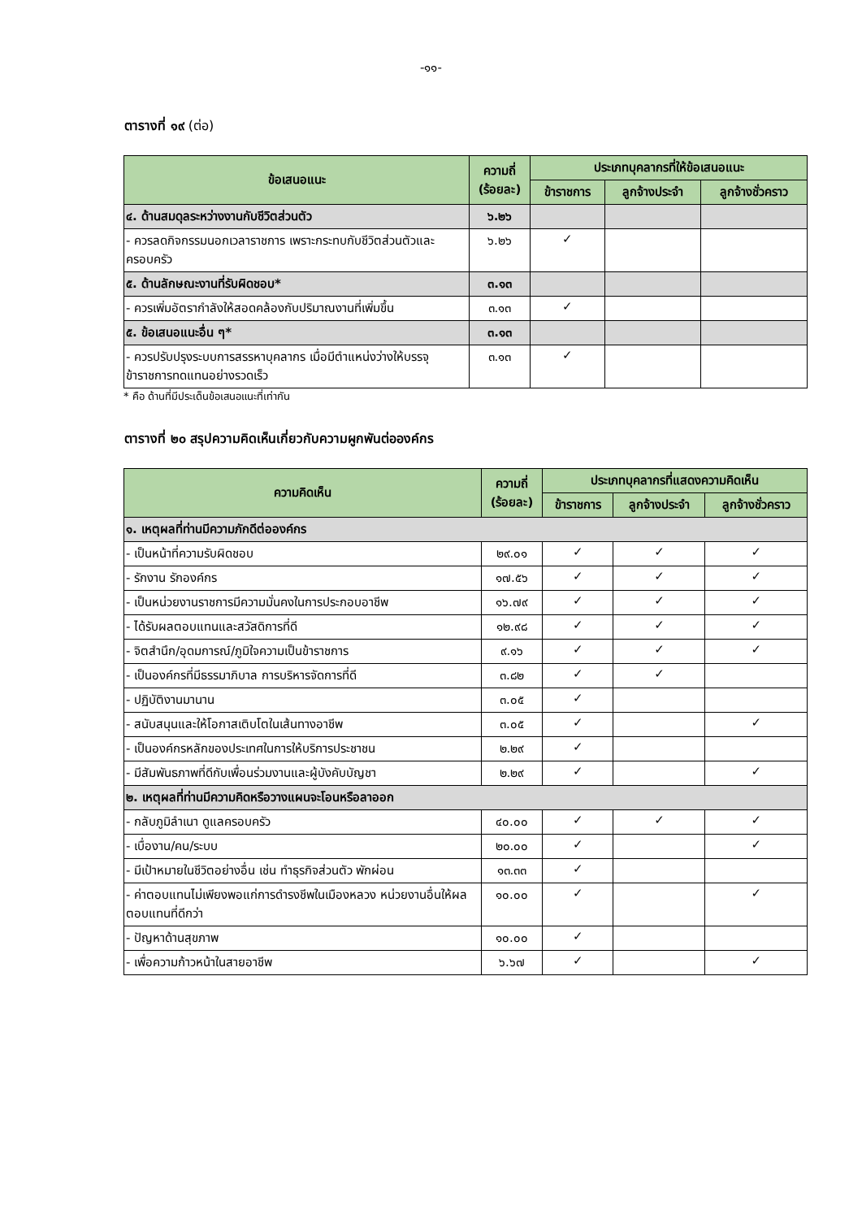-๑๑-
ตารางที่ ๑๙ (ต่อ)
| ข้อเสนอแนะ | ความถี่ (ร้อยละ) | ประเภทบุคลากรที่ให้ข้อเสนอแนะ | | |
| --- | --- | --- | --- | --- |
| | | ข้าราชการ | ลูกจ้างประจำ | ลูกจ้างชั่วคราว |
| ๔. ด้านสมดุลระหว่างงานกับชีวิตส่วนตัว | ๖.๒๖ | | | |
| - ควรลดกิจกรรมนอกเวลาราชการ เพราะกระทบกับชีวิตส่วนตัวและครอบครัว | ๖.๒๖ | ✓ | | |
| ๕. ด้านลักษณะงานที่รับผิดชอบ* | ๓.๑๓ | | | |
| - ควรเพิ่มอัตรากำลังให้สอดคล้องกับปริมาณงานที่เพิ่มขึ้น | ๓.๑๓ | ✓ | | |
| ๕. ข้อเสนอแนะอื่น ๆ* | ๓.๑๓ | | | |
| - ควรปรับปรุงระบบการสรรหาบุคลากร เมื่อมีตำแหน่งว่างให้บรรจุข้าราชการทดแทนอย่างรวดเร็ว | ๓.๑๓ | ✓ | | |
* คือ ด้านที่มีประเด็นข้อเสนอแนะที่เท่ากัน
ตารางที่ ๒๐ สรุปความคิดเห็นเกี่ยวกับความผูกพันต่อองค์กร
| ความคิดเห็น | ความถี่ (ร้อยละ) | ประเภทบุคลากรที่แสดงความคิดเห็น | | |
| --- | --- | --- | --- | --- |
| | | ข้าราชการ | ลูกจ้างประจำ | ลูกจ้างชั่วคราว |
| ๑. เหตุผลที่ท่านมีความภักดีต่อองค์กร | | | | |
| - เป็นหน้าที่ความรับผิดชอบ | ๒๙.๐๑ | ✓ | ✓ | ✓ |
| - รักงาน รักองค์กร | ๑๗.๕๖ | ✓ | ✓ | ✓ |
| - เป็นหน่วยงานราชการมีความมั่นคงในการประกอบอาชีพ | ๑๖.๗๙ | ✓ | ✓ | ✓ |
| - ได้รับผลตอบแทนและสวัสดิการที่ดี | ๑๒.๙๘ | ✓ | ✓ | ✓ |
| - จิตสำนึก/อุดมการณ์/ภูมิใจความเป็นข้าราชการ | ๙.๑๖ | ✓ | ✓ | ✓ |
| - เป็นองค์กรที่มีธรรมาภิบาล การบริหารจัดการที่ดี | ๓.๘๒ | ✓ | ✓ | |
| - ปฏิบัติงานมานาน | ๓.๐๕ | ✓ | | |
| - สนับสนุนและให้โอกาสเติบโตในเส้นทางอาชีพ | ๓.๐๕ | ✓ | | ✓ |
| - เป็นองค์กรหลักของประเทศในการให้บริการประชาชน | ๒.๒๙ | ✓ | | |
| - มีสัมพันธภาพที่ดีกับเพื่อนร่วมงานและผู้บังคับบัญชา | ๒.๒๙ | ✓ | | ✓ |
| ๒. เหตุผลที่ท่านมีความคิดหรือวางแผนจะโอนหรือลาออก | | | | |
| - กลับภูมิลำเนา ดูแลครอบครัว | ๔๐.๐๐ | ✓ | ✓ | ✓ |
| - เบื่องาน/คน/ระบบ | ๒๐.๐๐ | ✓ | | ✓ |
| - มีเป้าหมายในชีวิตอย่างอื่น เช่น ทำธุรกิจส่วนตัว พักผ่อน | ๑๓.๓๓ | ✓ | | |
| - ค่าตอบแทนไม่เพียงพอแก่การดำรงชีพในเมืองหลวง หน่วยงานอื่นให้ผลตอบแทนที่ดีกว่า | ๑๐.๐๐ | ✓ | | ✓ |
| - ปัญหาด้านสุขภาพ | ๑๐.๐๐ | ✓ | | |
| - เพื่อความก้าวหน้าในสายอาชีพ | ๖.๖๗ | ✓ | | ✓ |